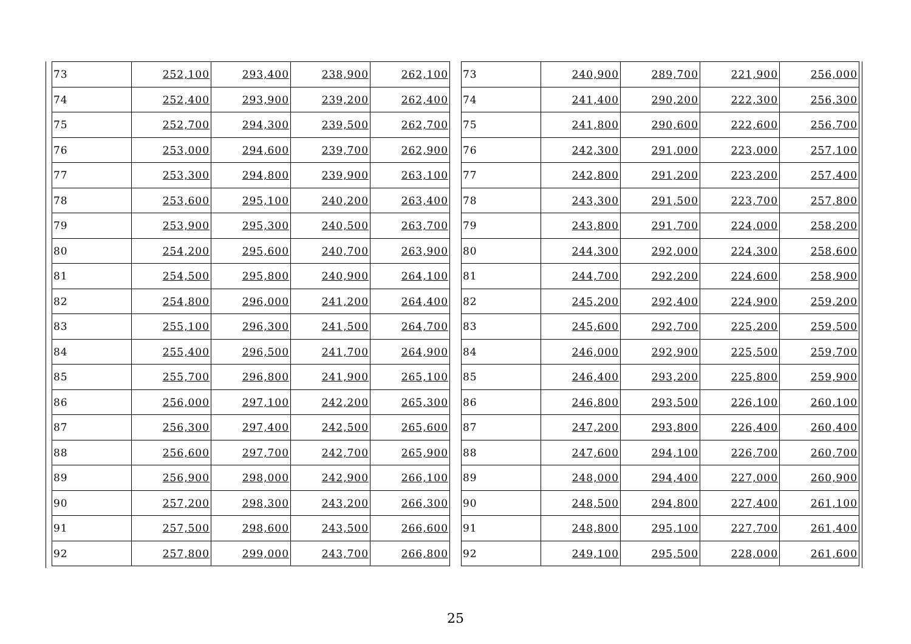| 73 | 252,100 | 293,400 | 238,900 | 262,100 |
| 74 | 252,400 | 293,900 | 239,200 | 262,400 |
| 75 | 252,700 | 294,300 | 239,500 | 262,700 |
| 76 | 253,000 | 294,600 | 239,700 | 262,900 |
| 77 | 253,300 | 294,800 | 239,900 | 263,100 |
| 78 | 253,600 | 295,100 | 240,200 | 263,400 |
| 79 | 253,900 | 295,300 | 240,500 | 263,700 |
| 80 | 254,200 | 295,600 | 240,700 | 263,900 |
| 81 | 254,500 | 295,800 | 240,900 | 264,100 |
| 82 | 254,800 | 296,000 | 241,200 | 264,400 |
| 83 | 255,100 | 296,300 | 241,500 | 264,700 |
| 84 | 255,400 | 296,500 | 241,700 | 264,900 |
| 85 | 255,700 | 296,800 | 241,900 | 265,100 |
| 86 | 256,000 | 297,100 | 242,200 | 265,300 |
| 87 | 256,300 | 297,400 | 242,500 | 265,600 |
| 88 | 256,600 | 297,700 | 242,700 | 265,900 |
| 89 | 256,900 | 298,000 | 242,900 | 266,100 |
| 90 | 257,200 | 298,300 | 243,200 | 266,300 |
| 91 | 257,500 | 298,600 | 243,500 | 266,600 |
| 92 | 257,800 | 299,000 | 243,700 | 266,800 |
| 73 | 240,900 | 289,700 | 221,900 | 256,000 |
| 74 | 241,400 | 290,200 | 222,300 | 256,300 |
| 75 | 241,800 | 290,600 | 222,600 | 256,700 |
| 76 | 242,300 | 291,000 | 223,000 | 257,100 |
| 77 | 242,800 | 291,200 | 223,200 | 257,400 |
| 78 | 243,300 | 291,500 | 223,700 | 257,800 |
| 79 | 243,800 | 291,700 | 224,000 | 258,200 |
| 80 | 244,300 | 292,000 | 224,300 | 258,600 |
| 81 | 244,700 | 292,200 | 224,600 | 258,900 |
| 82 | 245,200 | 292,400 | 224,900 | 259,200 |
| 83 | 245,600 | 292,700 | 225,200 | 259,500 |
| 84 | 246,000 | 292,900 | 225,500 | 259,700 |
| 85 | 246,400 | 293,200 | 225,800 | 259,900 |
| 86 | 246,800 | 293,500 | 226,100 | 260,100 |
| 87 | 247,200 | 293,800 | 226,400 | 260,400 |
| 88 | 247,600 | 294,100 | 226,700 | 260,700 |
| 89 | 248,000 | 294,400 | 227,000 | 260,900 |
| 90 | 248,500 | 294,800 | 227,400 | 261,100 |
| 91 | 248,800 | 295,100 | 227,700 | 261,400 |
| 92 | 249,100 | 295,500 | 228,000 | 261,600 |
25